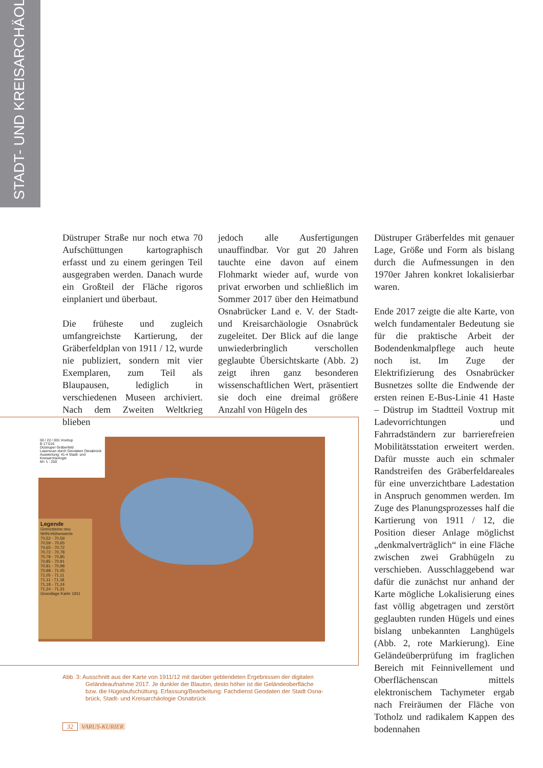STADT- UND KREISARCHÄOLOGIE
Düstruper Straße nur noch etwa 70 Aufschüttungen kartographisch erfasst und zu einem geringen Teil ausgegraben werden. Danach wurde ein Großteil der Fläche rigoros einplaniert und überbaut.
Die früheste und zugleich umfangreichste Kartierung, der Gräberfeldplan von 1911 / 12, wurde nie publiziert, sondern mit vier Exemplaren, zum Teil als Blaupausen, lediglich in verschiedenen Museen archiviert. Nach dem Zweiten Weltkrieg blieben
jedoch alle Ausfertigungen unauffindbar. Vor gut 20 Jahren tauchte eine davon auf einem Flohmarkt wieder auf, wurde von privat erworben und schließlich im Sommer 2017 über den Heimatbund Osnabrücker Land e. V. der Stadt- und Kreisarchäologie Osnabrück zugeleitet. Der Blick auf die lange unwiederbringlich verschollen geglaubte Übersichtskarte (Abb. 2) zeigt ihren ganz besonderen wissenschaftlichen Wert, präsentiert sie doch eine dreimal größere Anzahl von Hügeln des
Düstruper Gräberfeldes mit genauer Lage, Größe und Form als bislang durch die Aufmessungen in den 1970er Jahren konkret lokalisierbar waren.
Ende 2017 zeigte die alte Karte, von welch fundamentaler Bedeutung sie für die praktische Arbeit der Bodendenkmalpflege auch heute noch ist. Im Zuge der Elektrifizierung des Osnabrücker Busnetzes sollte die Endwende der ersten reinen E-Bus-Linie 41 Haste – Düstrup im Stadtteil Voxtrup mit Ladevorrichtungen und Fahrradständern zur barrierefreien Mobilitätsstation erweitert werden. Dafür musste auch ein schmaler Randstreifen des Gräberfeldareales für eine unverzichtbare Ladestation in Anspruch genommen werden. Im Zuge des Planungsprozesses half die Kartierung von 1911 / 12, die Position dieser Anlage möglichst „denkmalverträglich“ in eine Fläche zwischen zwei Grabhügeln zu verschieben. Ausschlaggebend war dafür die zunächst nur anhand der Karte mögliche Lokalisierung eines fast völlig abgetragen und zerstört geglaubten runden Hügels und eines bislang unbekannten Langhügels (Abb. 2, rote Markierung). Eine Geländeüberprüfung im fraglichen Bereich mit Feinnivellement und Oberflächenscan mittels elektronischem Tachymeter ergab nach Freiräumen der Fläche von Totholz und radikalem Kappen des bodennahen
00 / 22 / 001 Voxtrup
B 17:016
Düstruper Gräberfeld
Laserscan durch Geodaten Osnabrück
Auswertung: 41-4 Stadt- und Kreisarchäologie
M= 1 : 250
Legende
Grenzsteine neu
NHN-Höhenwerte
70,52 - 70,59
70,59 - 70,65
70,65 - 70,72
70,72 - 70,78
70,78 - 70,85
70,85 - 70,91
70,91 - 70,98
70,98 - 71,05
71,05 - 71,11
71,11 - 71,18
71,18 - 71,24
71,24 - 71,31
Grundlage Karte 1911
Abb. 3: Ausschnitt aus der Karte von 1911/12 mit darüber geblendeten Ergebnissen der digitalen
Geländeaufnahme 2017. Je dunkler der Blauton, desto höher ist die Geländeoberfläche
bzw. die Hügelaufschüttung. Erfassung/Bearbeitung: Fachdienst Geodaten der Stadt Osna-
brück, Stadt- und Kreisarchäologie Osnabrück
32 VARUS-KURIER